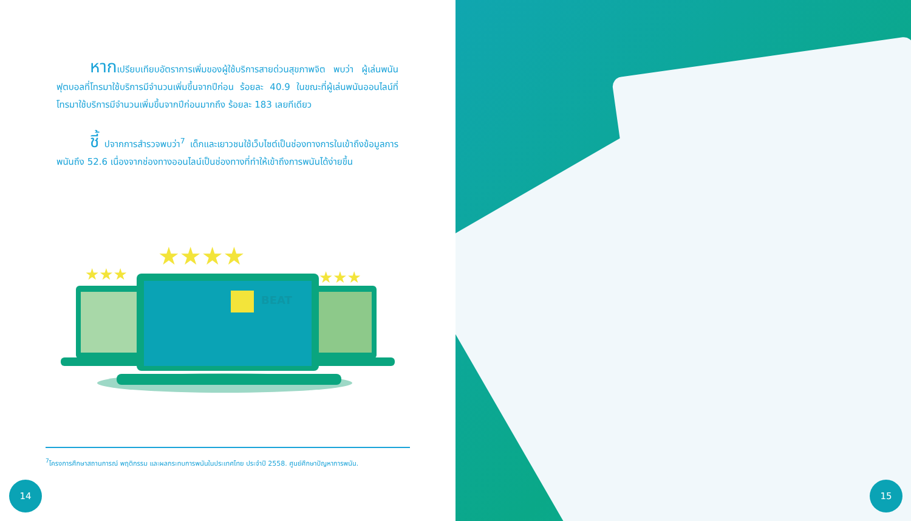หากเปรียบเทียบอัตราการเพิ่มของผู้ใช้บริการสายด่วนสุขภาพจิต พบว่า ผู้เล่นพนันฟุตบอลที่โทรมาใช้บริการมีจำนวนเพิ่มขึ้นจากปีก่อน ร้อยละ 40.9 ในขณะที่ผู้เล่นพนันออนไลน์ที่โทรมาใช้บริการมีจำนวนเพิ่มขึ้นจากปีก่อนมากถึง ร้อยละ 183 เลยทีเดียว
ชี้ ปจากการสำรวจพบว่า<sup>7</sup> เด็กและเยาวชนใช้เว็บไซต์เป็นช่องทางการในเข้าถึงข้อมูลการพนันถึง 52.6 เนื่องจากช่องทางออนไลน์เป็นช่องทางที่ทำให้เข้าถึงการพนันได้ง่ายขึ้น
BEAT
★★★★
★★★
★★★
<sup>7</sup> โครงการศึกษาสถานการณ์ พฤติกรรม และผลกระทบการพนันในประเทศไทย ประจำปี 2558. ศูนย์ศึกษาปัญหาการพนัน.
14
15